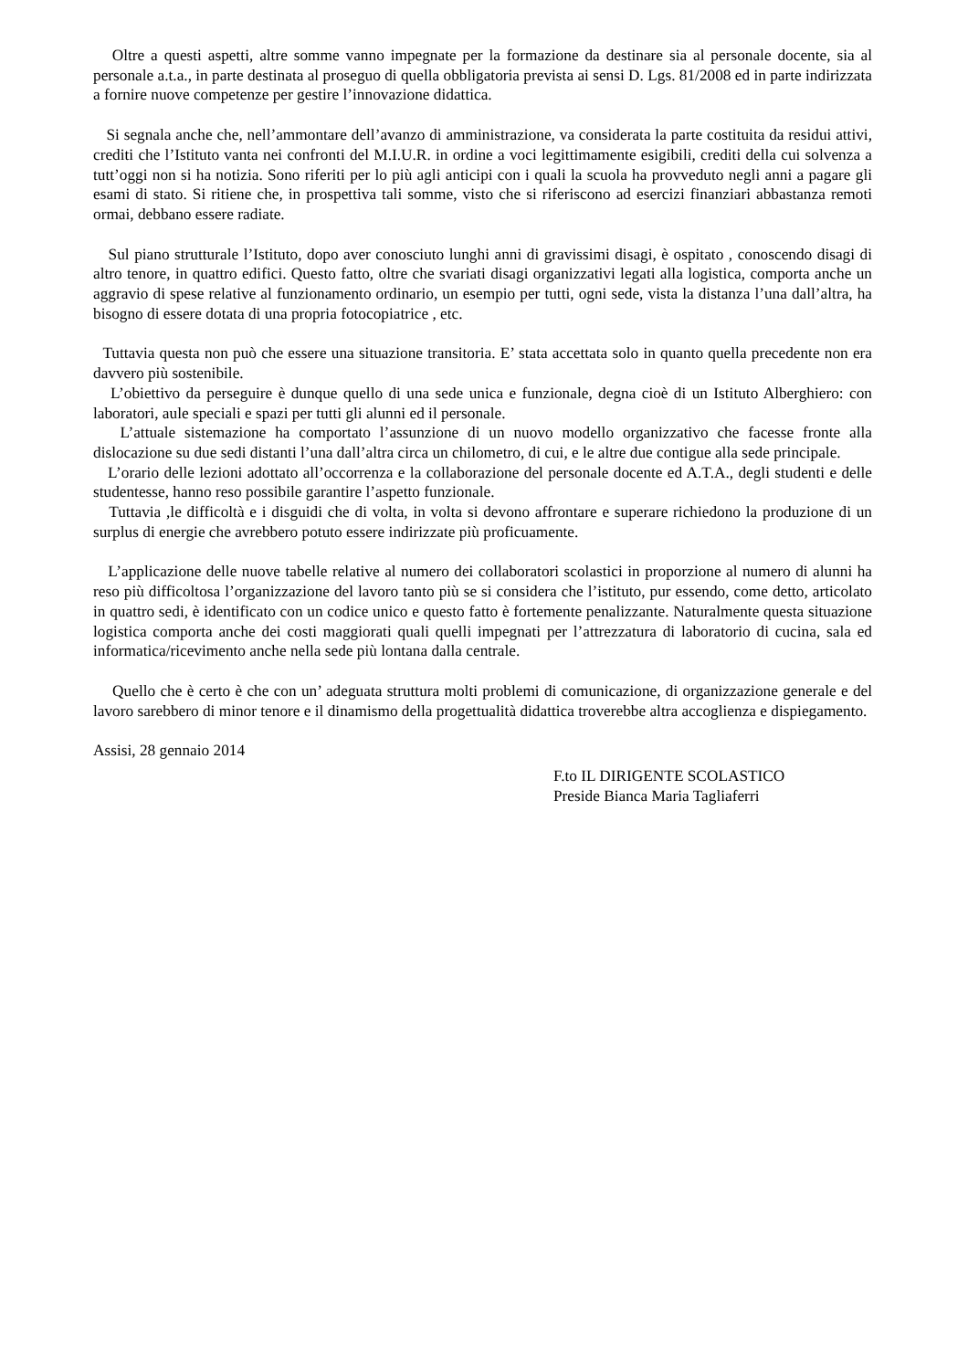Oltre a questi aspetti, altre somme vanno impegnate per la formazione da destinare sia al personale docente, sia al personale a.t.a., in parte destinata al proseguo di quella obbligatoria prevista ai sensi D. Lgs. 81/2008 ed in parte indirizzata a fornire nuove competenze per gestire l’innovazione didattica.
Si segnala anche che, nell’ammontare dell’avanzo di amministrazione, va considerata la parte costituita da residui attivi, crediti che l’Istituto vanta nei confronti del M.I.U.R. in ordine a voci legittimamente esigibili, crediti della cui solvenza a tutt’oggi non si ha notizia. Sono riferiti per lo più agli anticipi con i quali la scuola ha provveduto negli anni a pagare gli esami di stato. Si ritiene che, in prospettiva tali somme, visto che si riferiscono ad esercizi finanziari abbastanza remoti ormai, debbano essere radiate.
Sul piano strutturale l’Istituto, dopo aver conosciuto lunghi anni di gravissimi disagi, è ospitato , conoscendo disagi di altro tenore, in quattro edifici. Questo fatto, oltre che svariati disagi organizzativi legati alla logistica, comporta anche un aggravio di spese relative al funzionamento ordinario, un esempio per tutti, ogni sede, vista la distanza l’una dall’altra, ha bisogno di essere dotata di una propria fotocopiatrice , etc.
Tuttavia questa non può che essere una situazione transitoria. E’ stata accettata solo in quanto quella precedente non era davvero più sostenibile.
L’obiettivo da perseguire è dunque quello di una sede unica e funzionale, degna cioè di un Istituto Alberghiero: con laboratori, aule speciali e spazi per tutti gli alunni ed il personale.
L’attuale sistemazione ha comportato l’assunzione di un nuovo modello organizzativo che facesse fronte alla dislocazione su due sedi distanti l’una dall’altra circa un chilometro, di cui, e le altre due contigue alla sede principale.
L’orario delle lezioni adottato all’occorrenza e la collaborazione del personale docente ed A.T.A., degli studenti e delle studentesse, hanno reso possibile garantire l’aspetto funzionale.
Tuttavia ,le difficoltà e i disguidi che di volta, in volta si devono affrontare e superare richiedono la produzione di un surplus di energie che avrebbero potuto essere indirizzate più proficuamente.
L’applicazione delle nuove tabelle relative al numero dei collaboratori scolastici in proporzione al numero di alunni ha reso più difficoltosa l’organizzazione del lavoro tanto più se si considera che l’istituto, pur essendo, come detto, articolato in quattro sedi, è identificato con un codice unico e questo fatto è fortemente penalizzante. Naturalmente questa situazione logistica comporta anche dei costi maggiorati quali quelli impegnati per l’attrezzatura di laboratorio di cucina, sala ed informatica/ricevimento anche nella sede più lontana dalla centrale.
Quello che è certo è che con un’ adeguata struttura molti problemi di comunicazione, di organizzazione generale e del lavoro sarebbero di minor tenore e il dinamismo della progettualità didattica troverebbe altra accoglienza e dispiegamento.
Assisi, 28 gennaio 2014
F.to IL DIRIGENTE SCOLASTICO
Preside Bianca Maria Tagliaferri